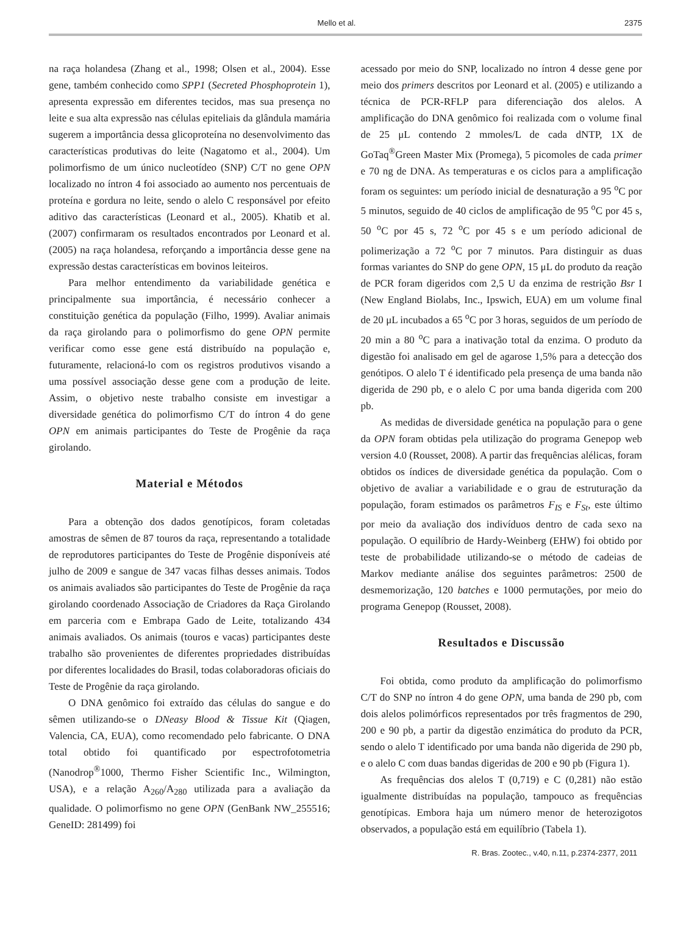Mello et al. 2375
na raça holandesa (Zhang et al., 1998; Olsen et al., 2004). Esse gene, também conhecido como SPP1 (Secreted Phosphoprotein 1), apresenta expressão em diferentes tecidos, mas sua presença no leite e sua alta expressão nas células epiteliais da glândula mamária sugerem a importância dessa glicoproteína no desenvolvimento das características produtivas do leite (Nagatomo et al., 2004). Um polimorfismo de um único nucleotídeo (SNP) C/T no gene OPN localizado no íntron 4 foi associado ao aumento nos percentuais de proteína e gordura no leite, sendo o alelo C responsável por efeito aditivo das características (Leonard et al., 2005). Khatib et al. (2007) confirmaram os resultados encontrados por Leonard et al. (2005) na raça holandesa, reforçando a importância desse gene na expressão destas características em bovinos leiteiros.
Para melhor entendimento da variabilidade genética e principalmente sua importância, é necessário conhecer a constituição genética da população (Filho, 1999). Avaliar animais da raça girolando para o polimorfismo do gene OPN permite verificar como esse gene está distribuído na população e, futuramente, relacioná-lo com os registros produtivos visando a uma possível associação desse gene com a produção de leite. Assim, o objetivo neste trabalho consiste em investigar a diversidade genética do polimorfismo C/T do íntron 4 do gene OPN em animais participantes do Teste de Progênie da raça girolando.
Material e Métodos
Para a obtenção dos dados genotípicos, foram coletadas amostras de sêmen de 87 touros da raça, representando a totalidade de reprodutores participantes do Teste de Progênie disponíveis até julho de 2009 e sangue de 347 vacas filhas desses animais. Todos os animais avaliados são participantes do Teste de Progênie da raça girolando coordenado Associação de Criadores da Raça Girolando em parceria com e Embrapa Gado de Leite, totalizando 434 animais avaliados. Os animais (touros e vacas) participantes deste trabalho são provenientes de diferentes propriedades distribuídas por diferentes localidades do Brasil, todas colaboradoras oficiais do Teste de Progênie da raça girolando.
O DNA genômico foi extraído das células do sangue e do sêmen utilizando-se o DNeasy Blood & Tissue Kit (Qiagen, Valencia, CA, EUA), como recomendado pelo fabricante. O DNA total obtido foi quantificado por espectrofotometria (Nanodrop<sup>®</sup>1000, Thermo Fisher Scientific Inc., Wilmington, USA), e a relação A<sub>260</sub>/A<sub>280</sub> utilizada para a avaliação da qualidade. O polimorfismo no gene OPN (GenBank NW_255516; GeneID: 281499) foi
acessado por meio do SNP, localizado no íntron 4 desse gene por meio dos primers descritos por Leonard et al. (2005) e utilizando a técnica de PCR-RFLP para diferenciação dos alelos. A amplificação do DNA genômico foi realizada com o volume final de 25 μL contendo 2 mmoles/L de cada dNTP, 1X de GoTaq<sup>®</sup>Green Master Mix (Promega), 5 picomoles de cada primer e 70 ng de DNA. As temperaturas e os ciclos para a amplificação foram os seguintes: um período inicial de desnaturação a 95 <sup>o</sup>C por 5 minutos, seguido de 40 ciclos de amplificação de 95 <sup>o</sup>C por 45 s, 50 <sup>o</sup>C por 45 s, 72 <sup>o</sup>C por 45 s e um período adicional de polimerização a 72 <sup>o</sup>C por 7 minutos. Para distinguir as duas formas variantes do SNP do gene OPN, 15 μL do produto da reação de PCR foram digeridos com 2,5 U da enzima de restrição Bsr I (New England Biolabs, Inc., Ipswich, EUA) em um volume final de 20 μL incubados a 65 <sup>o</sup>C por 3 horas, seguidos de um período de 20 min a 80 <sup>o</sup>C para a inativação total da enzima. O produto da digestão foi analisado em gel de agarose 1,5% para a detecção dos genótipos. O alelo T é identificado pela presença de uma banda não digerida de 290 pb, e o alelo C por uma banda digerida com 200 pb.
As medidas de diversidade genética na população para o gene da OPN foram obtidas pela utilização do programa Genepop web version 4.0 (Rousset, 2008). A partir das frequências alélicas, foram obtidos os índices de diversidade genética da população. Com o objetivo de avaliar a variabilidade e o grau de estruturação da população, foram estimados os parâmetros F<sub>IS</sub> e F<sub>St</sub>, este último por meio da avaliação dos indivíduos dentro de cada sexo na população. O equilíbrio de Hardy-Weinberg (EHW) foi obtido por teste de probabilidade utilizando-se o método de cadeias de Markov mediante análise dos seguintes parâmetros: 2500 de desmemorização, 120 batches e 1000 permutações, por meio do programa Genepop (Rousset, 2008).
Resultados e Discussão
Foi obtida, como produto da amplificação do polimorfismo C/T do SNP no íntron 4 do gene OPN, uma banda de 290 pb, com dois alelos polimórficos representados por três fragmentos de 290, 200 e 90 pb, a partir da digestão enzimática do produto da PCR, sendo o alelo T identificado por uma banda não digerida de 290 pb, e o alelo C com duas bandas digeridas de 200 e 90 pb (Figura 1).
As frequências dos alelos T (0,719) e C (0,281) não estão igualmente distribuídas na população, tampouco as frequências genotípicas. Embora haja um número menor de heterozigotos observados, a população está em equilíbrio (Tabela 1).
R. Bras. Zootec., v.40, n.11, p.2374-2377, 2011